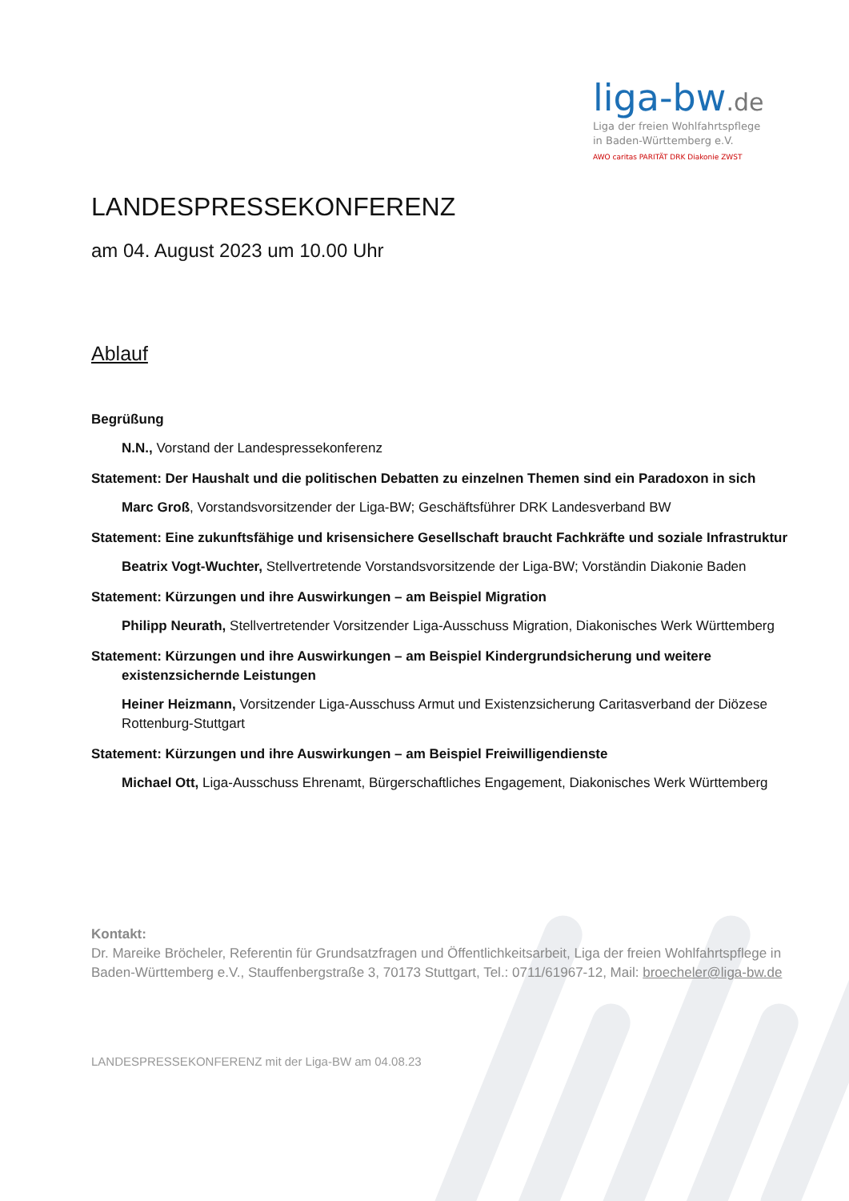liga-bw.de
Liga der freien Wohlfahrtspflege
in Baden-Württemberg e.V.
AWO caritas PARITÄT DRK Diakonie ZWST
LANDESPRESSEKONFERENZ
am 04. August 2023 um 10.00 Uhr
Ablauf
Begrüßung
N.N., Vorstand der Landespressekonferenz
Statement: Der Haushalt und die politischen Debatten zu einzelnen Themen sind ein Paradoxon in sich
Marc Groß, Vorstandsvorsitzender der Liga-BW; Geschäftsführer DRK Landesverband BW
Statement: Eine zukunftsfähige und krisensichere Gesellschaft braucht Fachkräfte und soziale Infrastruktur
Beatrix Vogt-Wuchter, Stellvertretende Vorstandsvorsitzende der Liga-BW; Vorständin Diakonie Baden
Statement: Kürzungen und ihre Auswirkungen – am Beispiel Migration
Philipp Neurath, Stellvertretender Vorsitzender Liga-Ausschuss Migration, Diakonisches Werk Württemberg
Statement: Kürzungen und ihre Auswirkungen – am Beispiel Kindergrundsicherung und weitere existenzsichernde Leistungen
Heiner Heizmann, Vorsitzender Liga-Ausschuss Armut und Existenzsicherung Caritasverband der Diözese Rottenburg-Stuttgart
Statement: Kürzungen und ihre Auswirkungen – am Beispiel Freiwilligendienste
Michael Ott, Liga-Ausschuss Ehrenamt, Bürgerschaftliches Engagement, Diakonisches Werk Württemberg
Kontakt:
Dr. Mareike Bröcheler, Referentin für Grundsatzfragen und Öffentlichkeitsarbeit, Liga der freien Wohlfahrtspflege in Baden-Württemberg e.V., Stauffenbergstraße 3, 70173 Stuttgart, Tel.: 0711/61967-12, Mail: broecheler@liga-bw.de
LANDESPRESSEKONFERENZ mit der Liga-BW am 04.08.23